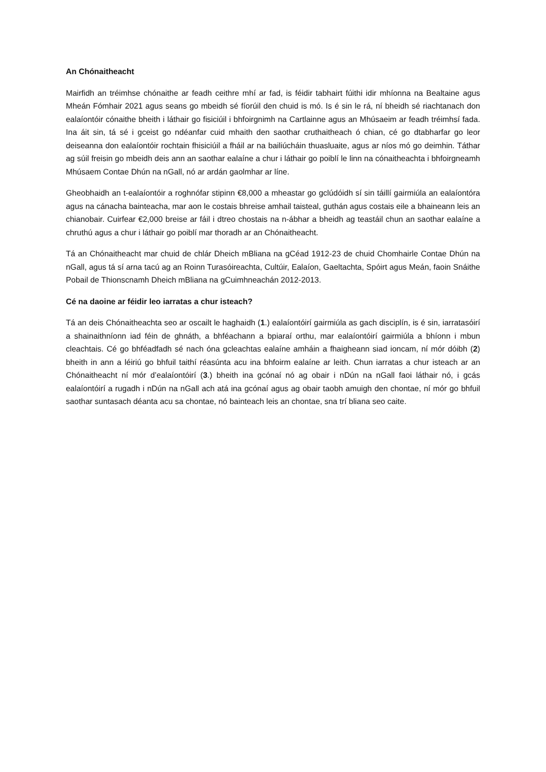An Chónaitheacht
Mairfidh an tréimhse chónaithe ar feadh ceithre mhí ar fad, is féidir tabhairt fúithi idir mhíonna na Bealtaine agus Mheán Fómhair 2021 agus seans go mbeidh sé fíorúil den chuid is mó. Is é sin le rá, ní bheidh sé riachtanach don ealaíontóir cónaithe bheith i láthair go fisiciúil i bhfoirgnimh na Cartlainne agus an Mhúsaeim ar feadh tréimhsí fada. Ina áit sin, tá sé i gceist go ndéanfar cuid mhaith den saothar cruthaitheach ó chian, cé go dtabharfar go leor deiseanna don ealaíontóir rochtain fhisiciúil a fháil ar na bailiúcháin thuasluaite, agus ar níos mó go deimhin. Táthar ag súil freisin go mbeidh deis ann an saothar ealaíne a chur i láthair go poiblí le linn na cónaitheachta i bhfoirgneamh Mhúsaem Contae Dhún na nGall, nó ar ardán gaolmhar ar líne.
Gheobhaidh an t-ealaíontóir a roghnófar stipinn €8,000 a mheastar go gclúdóidh sí sin táillí gairmiúla an ealaíontóra agus na cánacha bainteacha, mar aon le costais bhreise amhail taisteal, guthán agus costais eile a bhaineann leis an chianobair. Cuirfear €2,000 breise ar fáil i dtreo chostais na n-ábhar a bheidh ag teastáil chun an saothar ealaíne a chruthú agus a chur i láthair go poiblí mar thoradh ar an Chónaitheacht.
Tá an Chónaitheacht mar chuid de chlár Dheich mBliana na gCéad 1912-23 de chuid Chomhairle Contae Dhún na nGall, agus tá sí arna tacú ag an Roinn Turasóireachta, Cultúir, Ealaíon, Gaeltachta, Spóirt agus Meán, faoin Snáithe Pobail de Thionscnamh Dheich mBliana na gCuimhneachán 2012-2013.
Cé na daoine ar féidir leo iarratas a chur isteach?
Tá an deis Chónaitheachta seo ar oscailt le haghaidh (1.) ealaíontóirí gairmiúla as gach disciplín, is é sin, iarratasóirí a shainaithníonn iad féin de ghnáth, a bhféachann a bpiaraí orthu, mar ealaíontóirí gairmiúla a bhíonn i mbun cleachtais. Cé go bhféadfadh sé nach óna gcleachtas ealaíne amháin a fhaigheann siad ioncam, ní mór dóibh (2) bheith in ann a léiriú go bhfuil taithí réasúnta acu ina bhfoirm ealaíne ar leith. Chun iarratas a chur isteach ar an Chónaitheacht ní mór d’ealaíontóirí (3.) bheith ina gcónaí nó ag obair i nDún na nGall faoi láthair nó, i gcás ealaíontóirí a rugadh i nDún na nGall ach atá ina gcónaí agus ag obair taobh amuigh den chontae, ní mór go bhfuil saothar suntasach déanta acu sa chontae, nó bainteach leis an chontae, sna trí bliana seo caite.